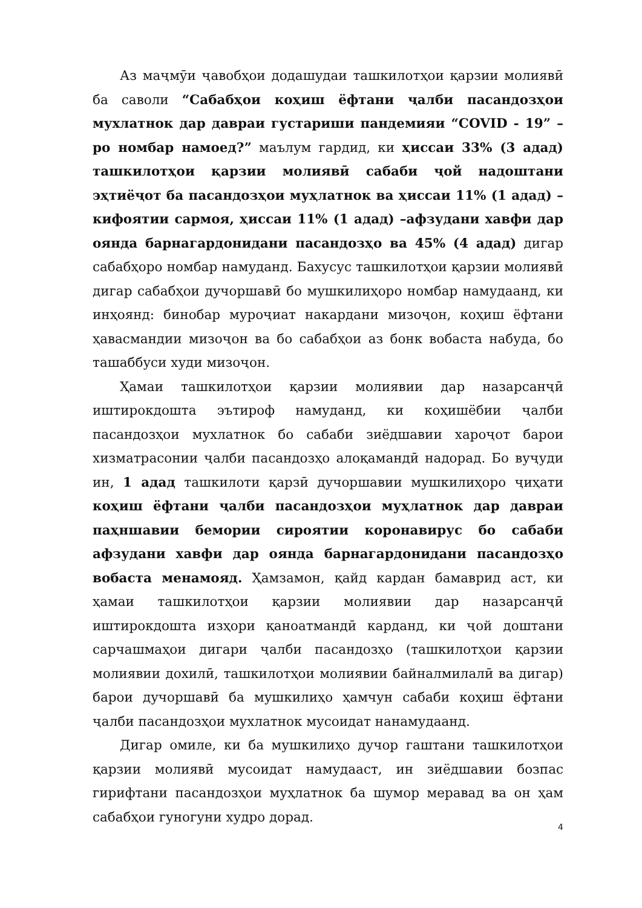Аз маҷмӯи ҷавобҳои додашудаи ташкилотҳои қарзии молиявӣ ба саволи “Сабабҳои коҳиш ёфтани ҷалби пасандозҳои мухлатнок дар давраи густариши пандемияи “COVID - 19” –ро номбар намоед?” маълум гардид, ки ҳиссаи 33% (3 адад) ташкилотҳои қарзии молиявӣ сабаби ҷой надоштани эҳтиёҷот ба пасандозҳои муҳлатнок ва ҳиссаи 11% (1 адад) – кифоятии сармоя, ҳиссаи 11% (1 адад) –афзудани хавфи дар оянда барнагардонидани пасандозҳо ва 45% (4 адад) дигар сабабҳоро номбар намуданд. Бахусус ташкилотҳои қарзии молиявӣ дигар сабабҳои дучоршавӣ бо мушкилиҳоро номбар намудаанд, ки инҳоянд: бинобар муроҷиат накардани мизоҷон, коҳиш ёфтани ҳавасмандии мизоҷон ва бо сабабҳои аз бонк вобаста набуда, бо ташаббуси худи мизоҷон.
Ҳамаи ташкилотҳои қарзии молиявии дар назарсанҷӣ иштирокдошта эътироф намуданд, ки коҳишёбии ҷалби пасандозҳои мухлатнок бо сабаби зиёдшавии хароҷот барои хизматрасонии ҷалби пасандозҳо алоқамандӣ надорад. Бо вуҷуди ин, 1 адад ташкилоти қарзӣ дучоршавии мушкилиҳоро ҷиҳати коҳиш ёфтани ҷалби пасандозҳои муҳлатнок дар давраи паҳншавии бемории сироятии коронавирус бо сабаби афзудани хавфи дар оянда барнагардонидани пасандозҳо вобаста менамояд. Ҳамзамон, қайд кардан бамаврид аст, ки ҳамаи ташкилотҳои қарзии молиявии дар назарсанҷӣ иштирокдошта изҳори қаноатмандӣ карданд, ки ҷой доштани сарчашмаҳои дигари ҷалби пасандозҳо (ташкилотҳои қарзии молиявии дохилӣ, ташкилотҳои молиявии байналмилалӣ ва дигар) барои дучоршавӣ ба мушкилиҳо ҳамчун сабаби коҳиш ёфтани ҷалби пасандозҳои мухлатнок мусоидат нанамудаанд.
Дигар омиле, ки ба мушкилиҳо дучор гаштани ташкилотҳои қарзии молиявӣ мусоидат намудааст, ин зиёдшавии бозпас гирифтани пасандозҳои муҳлатнок ба шумор меравад ва он ҳам сабабҳои гуногуни худро дорад.
4